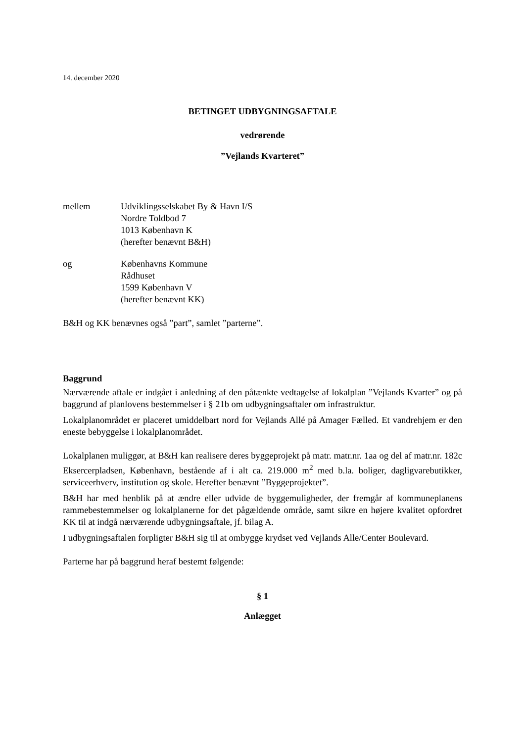14. december 2020
BETINGET UDBYGNINGSAFTALE
vedrørende
”Vejlands Kvarteret”
| mellem | Udviklingsselskabet By & Havn I/S Nordre Toldbod 7 1013 København K (herefter benævnt B&H) |
| og | Københavns Kommune Rådhuset 1599 København V (herefter benævnt KK) |
B&H og KK benævnes også ”part”, samlet ”parterne”.
Baggrund
Nærværende aftale er indgået i anledning af den påtænkte vedtagelse af lokalplan ”Vejlands Kvarter” og på baggrund af planlovens bestemmelser i § 21b om udbygningsaftaler om infrastruktur.
Lokalplanområdet er placeret umiddelbart nord for Vejlands Allé på Amager Fælled. Et vandrehjem er den eneste bebyggelse i lokalplanområdet.
Lokalplanen muliggør, at B&H kan realisere deres byggeprojekt på matr. matr.nr. 1aa og del af matr.nr. 182c Eksercerpladsen, København, bestående af i alt ca. 219.000 m<sup>2</sup> med b.la. boliger, dagligvarebutikker, serviceerhverv, institution og skole. Herefter benævnt ”Byggeprojektet”.
B&H har med henblik på at ændre eller udvide de byggemuligheder, der fremgår af kommuneplanens rammebestemmelser og lokalplanerne for det pågældende område, samt sikre en højere kvalitet opfordret KK til at indgå nærværende udbygningsaftale, jf. bilag A.
I udbygningsaftalen forpligter B&H sig til at ombygge krydset ved Vejlands Alle/Center Boulevard.
Parterne har på baggrund heraf bestemt følgende:
§ 1
Anlægget